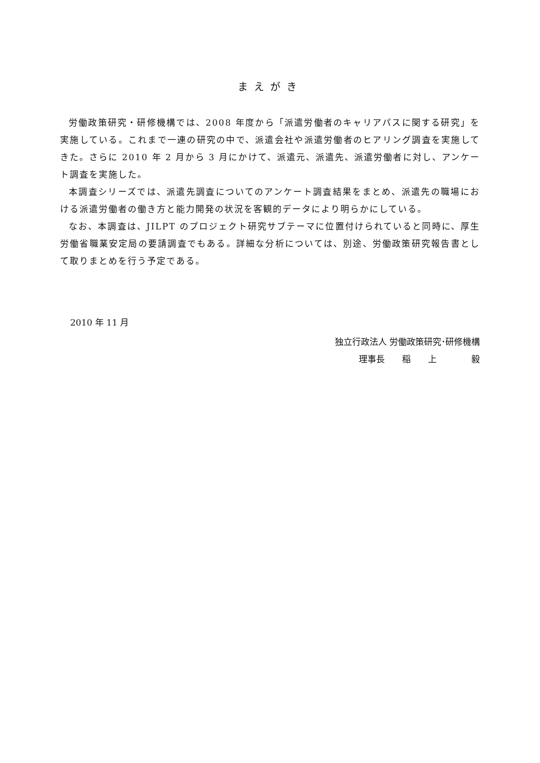まえがき
労働政策研究・研修機構では、2008 年度から「派遣労働者のキャリアパスに関する研究」を実施している。これまで一連の研究の中で、派遣会社や派遣労働者のヒアリング調査を実施してきた。さらに 2010 年 2 月から 3 月にかけて、派遣元、派遣先、派遣労働者に対し、アンケート調査を実施した。
本調査シリーズでは、派遣先調査についてのアンケート調査結果をまとめ、派遣先の職場における派遣労働者の働き方と能力開発の状況を客観的データにより明らかにしている。
なお、本調査は、JILPT のプロジェクト研究サブテーマに位置付けられていると同時に、厚生労働省職業安定局の要請調査でもある。詳細な分析については、別途、労働政策研究報告書として取りまとめを行う予定である。
2010 年 11 月
独立行政法人 労働政策研究･研修機構
理事長　　稲　　上　　　　毅